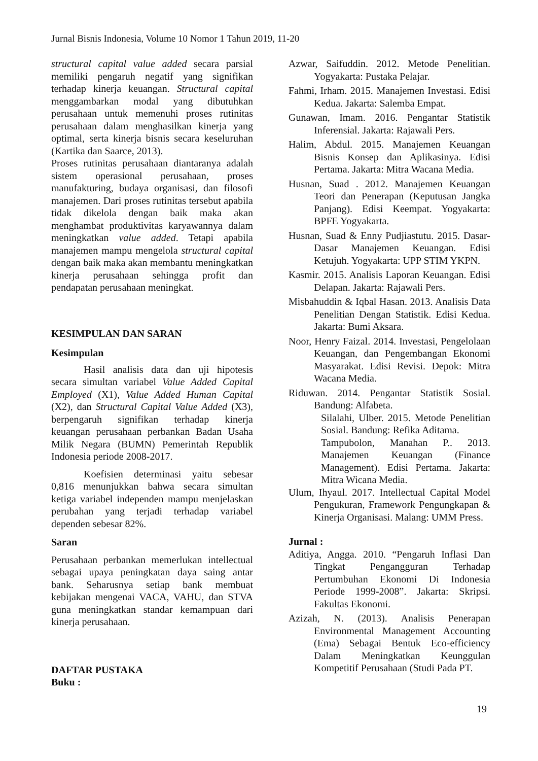Jurnal Bisnis Indonesia, Volume 10 Nomor 1 Tahun 2019, 11-20
structural capital value added secara parsial memiliki pengaruh negatif yang signifikan terhadap kinerja keuangan. Structural capital menggambarkan modal yang dibutuhkan perusahaan untuk memenuhi proses rutinitas perusahaan dalam menghasilkan kinerja yang optimal, serta kinerja bisnis secara keseluruhan (Kartika dan Saarce, 2013).
Proses rutinitas perusahaan diantaranya adalah sistem operasional perusahaan, proses manufakturing, budaya organisasi, dan filosofi manajemen. Dari proses rutinitas tersebut apabila tidak dikelola dengan baik maka akan menghambat produktivitas karyawannya dalam meningkatkan value added. Tetapi apabila manajemen mampu mengelola structural capital dengan baik maka akan membantu meningkatkan kinerja perusahaan sehingga profit dan pendapatan perusahaan meningkat.
KESIMPULAN DAN SARAN
Kesimpulan
Hasil analisis data dan uji hipotesis secara simultan variabel Value Added Capital Employed (X1), Value Added Human Capital (X2), dan Structural Capital Value Added (X3), berpengaruh signifikan terhadap kinerja keuangan perusahaan perbankan Badan Usaha Milik Negara (BUMN) Pemerintah Republik Indonesia periode 2008-2017.
Koefisien determinasi yaitu sebesar 0,816 menunjukkan bahwa secara simultan ketiga variabel independen mampu menjelaskan perubahan yang terjadi terhadap variabel dependen sebesar 82%.
Saran
Perusahaan perbankan memerlukan intellectual sebagai upaya peningkatan daya saing antar bank. Seharusnya setiap bank membuat kebijakan mengenai VACA, VAHU, dan STVA guna meningkatkan standar kemampuan dari kinerja perusahaan.
DAFTAR PUSTAKA
Buku :
Azwar, Saifuddin. 2012. Metode Penelitian. Yogyakarta: Pustaka Pelajar.
Fahmi, Irham. 2015. Manajemen Investasi. Edisi Kedua. Jakarta: Salemba Empat.
Gunawan, Imam. 2016. Pengantar Statistik Inferensial. Jakarta: Rajawali Pers.
Halim, Abdul. 2015. Manajemen Keuangan Bisnis Konsep dan Aplikasinya. Edisi Pertama. Jakarta: Mitra Wacana Media.
Husnan, Suad . 2012. Manajemen Keuangan Teori dan Penerapan (Keputusan Jangka Panjang). Edisi Keempat. Yogyakarta: BPFE Yogyakarta.
Husnan, Suad & Enny Pudjiastutu. 2015. Dasar-Dasar Manajemen Keuangan. Edisi Ketujuh. Yogyakarta: UPP STIM YKPN.
Kasmir. 2015. Analisis Laporan Keuangan. Edisi Delapan. Jakarta: Rajawali Pers.
Misbahuddin & Iqbal Hasan. 2013. Analisis Data Penelitian Dengan Statistik. Edisi Kedua. Jakarta: Bumi Aksara.
Noor, Henry Faizal. 2014. Investasi, Pengelolaan Keuangan, dan Pengembangan Ekonomi Masyarakat. Edisi Revisi. Depok: Mitra Wacana Media.
Riduwan. 2014. Pengantar Statistik Sosial. Bandung: Alfabeta.
Silalahi, Ulber. 2015. Metode Penelitian Sosial. Bandung: Refika Aditama.
Tampubolon, Manahan P.. 2013. Manajemen Keuangan (Finance Management). Edisi Pertama. Jakarta: Mitra Wicana Media.
Ulum, Ihyaul. 2017. Intellectual Capital Model Pengukuran, Framework Pengungkapan & Kinerja Organisasi. Malang: UMM Press.
Jurnal :
Aditiya, Angga. 2010. “Pengaruh Inflasi Dan Tingkat Pengangguran Terhadap Pertumbuhan Ekonomi Di Indonesia Periode 1999-2008”. Jakarta: Skripsi. Fakultas Ekonomi.
Azizah, N. (2013). Analisis Penerapan Environmental Management Accounting (Ema) Sebagai Bentuk Eco-efficiency Dalam Meningkatkan Keunggulan Kompetitif Perusahaan (Studi Pada PT.
19